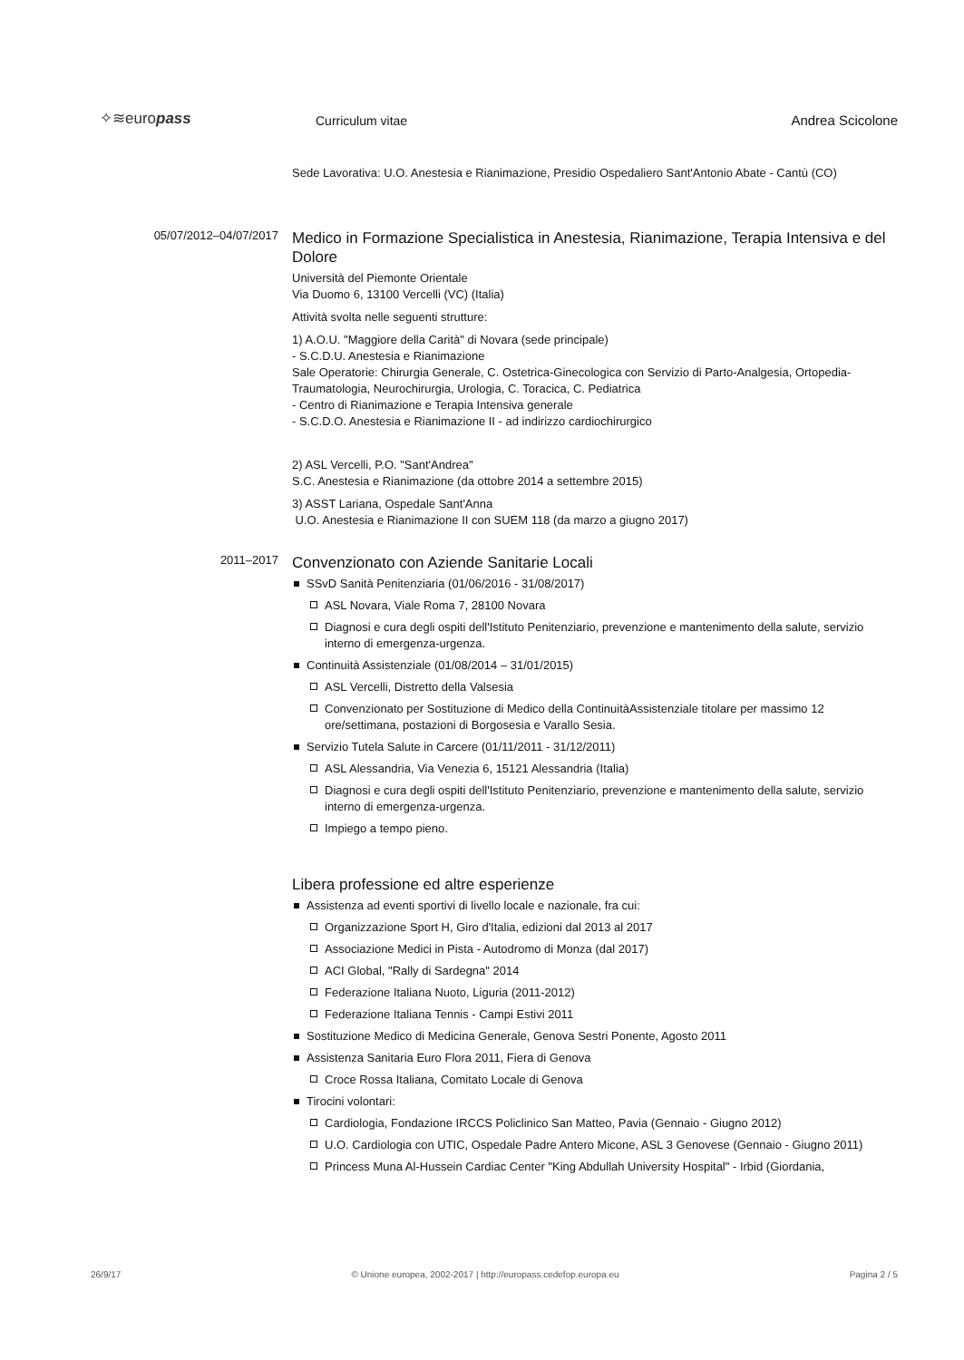✧≋europass
Curriculum vitae
Andrea Scicolone
Sede Lavorativa: U.O. Anestesia e Rianimazione, Presidio Ospedaliero Sant'Antonio Abate - Cantù (CO)
05/07/2012–04/07/2017
Medico in Formazione Specialistica in Anestesia, Rianimazione, Terapia Intensiva e del Dolore
Università del Piemonte Orientale
Via Duomo 6, 13100 Vercelli (VC) (Italia)
Attività svolta nelle seguenti strutture:
1) A.O.U. "Maggiore della Carità" di Novara (sede principale)
- S.C.D.U. Anestesia e Rianimazione
Sale Operatorie: Chirurgia Generale, C. Ostetrica-Ginecologica con Servizio di Parto-Analgesia, Ortopedia-Traumatologia, Neurochirurgia, Urologia, C. Toracica, C. Pediatrica
- Centro di Rianimazione e Terapia Intensiva generale
- S.C.D.O. Anestesia e Rianimazione II - ad indirizzo cardiochirurgico
2) ASL Vercelli, P.O. "Sant'Andrea"
S.C. Anestesia e Rianimazione (da ottobre 2014 a settembre 2015)
3) ASST Lariana, Ospedale Sant'Anna
U.O. Anestesia e Rianimazione II con SUEM 118 (da marzo a giugno 2017)
2011–2017
Convenzionato con Aziende Sanitarie Locali
SSvD Sanità Penitenziaria (01/06/2016 - 31/08/2017)
ASL Novara, Viale Roma 7, 28100 Novara
Diagnosi e cura degli ospiti dell'Istituto Penitenziario, prevenzione e mantenimento della salute, servizio interno di emergenza-urgenza.
Continuità Assistenziale (01/08/2014 – 31/01/2015)
ASL Vercelli, Distretto della Valsesia
Convenzionato per Sostituzione di Medico della ContinuitàAssistenziale titolare per massimo 12 ore/settimana, postazioni di Borgosesia e Varallo Sesia.
Servizio Tutela Salute in Carcere (01/11/2011 - 31/12/2011)
ASL Alessandria, Via Venezia 6, 15121 Alessandria (Italia)
Diagnosi e cura degli ospiti dell'Istituto Penitenziario, prevenzione e mantenimento della salute, servizio interno di emergenza-urgenza.
Impiego a tempo pieno.
Libera professione ed altre esperienze
Assistenza ad eventi sportivi di livello locale e nazionale, fra cui:
Organizzazione Sport H, Giro d'Italia, edizioni dal 2013 al 2017
Associazione Medici in Pista - Autodromo di Monza (dal 2017)
ACI Global, "Rally di Sardegna" 2014
Federazione Italiana Nuoto, Liguria (2011-2012)
Federazione Italiana Tennis - Campi Estivi 2011
Sostituzione Medico di Medicina Generale, Genova Sestri Ponente, Agosto 2011
Assistenza Sanitaria Euro Flora 2011, Fiera di Genova
Croce Rossa Italiana, Comitato Locale di Genova
Tirocini volontari:
Cardiologia, Fondazione IRCCS Policlinico San Matteo, Pavia (Gennaio - Giugno 2012)
U.O. Cardiologia con UTIC, Ospedale Padre Antero Micone, ASL 3 Genovese (Gennaio - Giugno 2011)
Princess Muna Al-Hussein Cardiac Center "King Abdullah University Hospital" - Irbid (Giordania,
26/9/17 © Unione europea, 2002-2017 | http://europass.cedefop.europa.eu Pagina 2 / 5